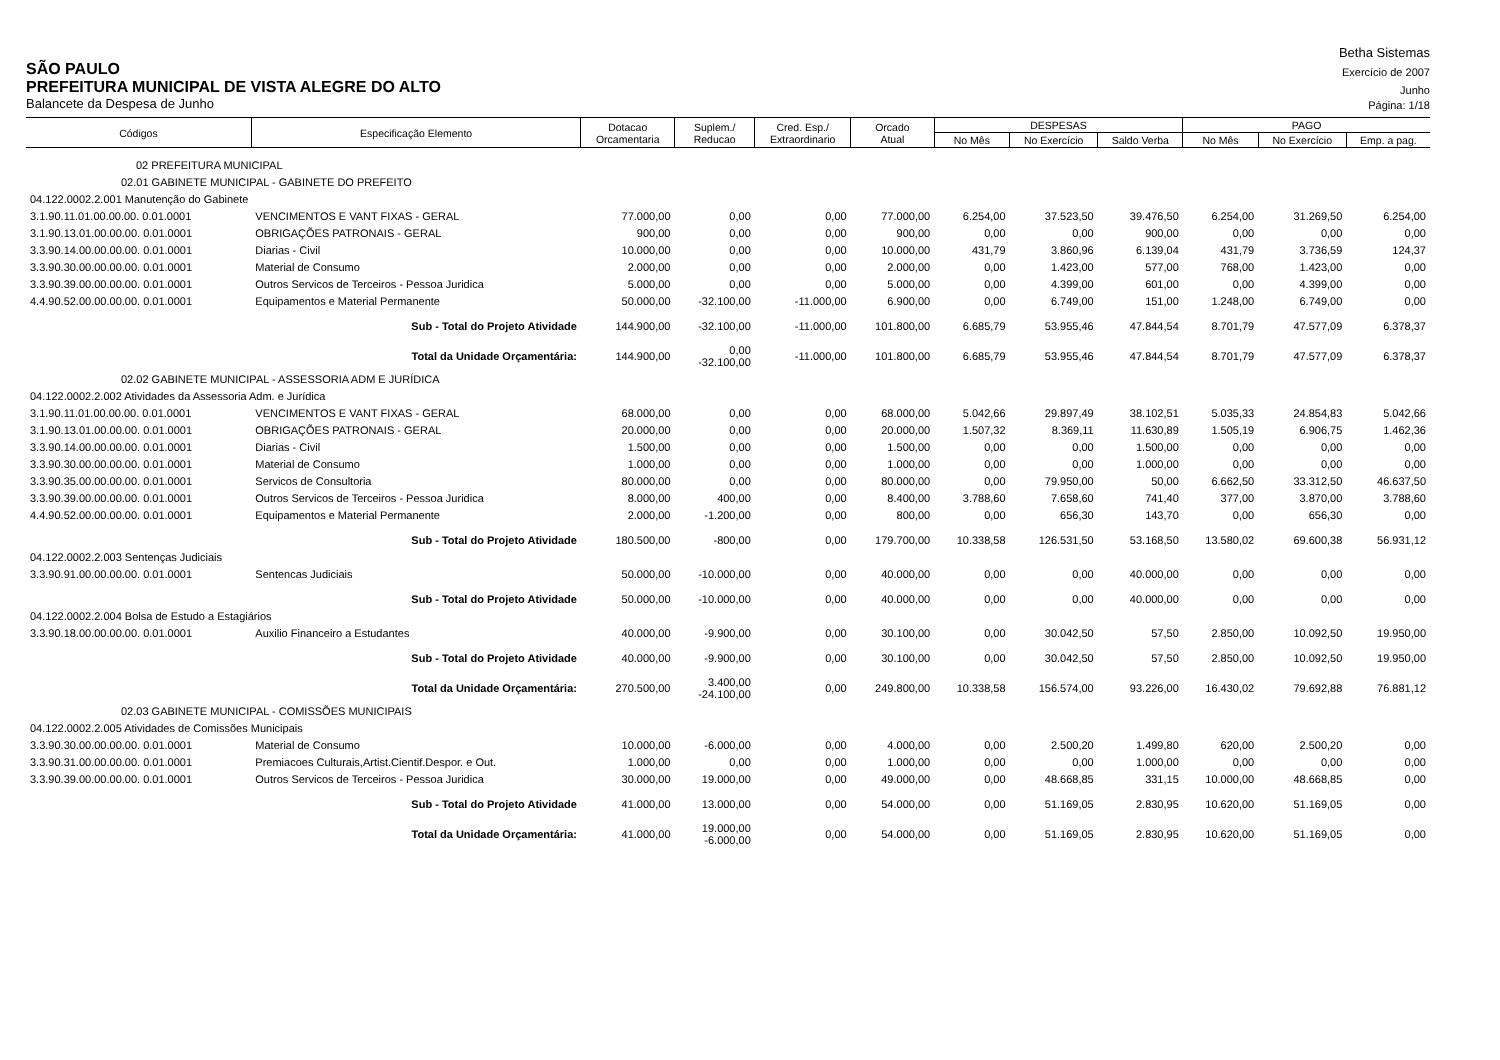Betha Sistemas
SÃO PAULO
Exercício de 2007
PREFEITURA MUNICIPAL DE VISTA ALEGRE DO ALTO
Junho
Balancete da Despesa de Junho
Página: 1/18
| Códigos | Especificação Elemento | | Dotacao Orcamentaria | Suplem./ Reducao | Cred. Esp./ Extraordinario | Orcado Atual | DESPESAS | | | PAGO | | |
| --- | --- | --- | --- | --- | --- | --- | --- | --- | --- | --- | --- | --- |
| | | | | | | | No Mês | No Exercício | Saldo Verba | No Mês | No Exercício | Emp. a pag. |
| 02 PREFEITURA MUNICIPAL | | | | | | | | | | | | |
| 02.01 GABINETE MUNICIPAL - GABINETE DO PREFEITO | | | | | | | | | | | | |
| 04.122.0002.2.001 Manutenção do Gabinete | | | | | | | | | | | | |
| 3.1.90.11.01.00.00.00. 0.01.0001 | | VENCIMENTOS E VANT FIXAS - GERAL | 77.000,00 | 0,00 | 0,00 | 77.000,00 | 6.254,00 | 37.523,50 | 39.476,50 | 6.254,00 | 31.269,50 | 6.254,00 |
| 3.1.90.13.01.00.00.00. 0.01.0001 | | OBRIGAÇÕES PATRONAIS - GERAL | 900,00 | 0,00 | 0,00 | 900,00 | 0,00 | 0,00 | 900,00 | 0,00 | 0,00 | 0,00 |
| 3.3.90.14.00.00.00.00. 0.01.0001 | | Diarias - Civil | 10.000,00 | 0,00 | 0,00 | 10.000,00 | 431,79 | 3.860,96 | 6.139,04 | 431,79 | 3.736,59 | 124,37 |
| 3.3.90.30.00.00.00.00. 0.01.0001 | | Material de Consumo | 2.000,00 | 0,00 | 0,00 | 2.000,00 | 0,00 | 1.423,00 | 577,00 | 768,00 | 1.423,00 | 0,00 |
| 3.3.90.39.00.00.00.00. 0.01.0001 | | Outros Servicos de Terceiros - Pessoa Juridica | 5.000,00 | 0,00 | 0,00 | 5.000,00 | 0,00 | 4.399,00 | 601,00 | 0,00 | 4.399,00 | 0,00 |
| 4.4.90.52.00.00.00.00. 0.01.0001 | | Equipamentos e Material Permanente | 50.000,00 | -32.100,00 | -11.000,00 | 6.900,00 | 0,00 | 6.749,00 | 151,00 | 1.248,00 | 6.749,00 | 0,00 |
| Sub - Total do Projeto Atividade | | | 144.900,00 | -32.100,00 | -11.000,00 | 101.800,00 | 6.685,79 | 53.955,46 | 47.844,54 | 8.701,79 | 47.577,09 | 6.378,37 |
| Total da Unidade Orçamentária: | | | 144.900,00 | 0,00 -32.100,00 | -11.000,00 | 101.800,00 | 6.685,79 | 53.955,46 | 47.844,54 | 8.701,79 | 47.577,09 | 6.378,37 |
| 02.02 GABINETE MUNICIPAL - ASSESSORIA ADM E JURÍDICA | | | | | | | | | | | | |
| 04.122.0002.2.002 Atividades da Assessoria Adm. e Jurídica | | | | | | | | | | | | |
| 3.1.90.11.01.00.00.00. 0.01.0001 | | VENCIMENTOS E VANT FIXAS - GERAL | 68.000,00 | 0,00 | 0,00 | 68.000,00 | 5.042,66 | 29.897,49 | 38.102,51 | 5.035,33 | 24.854,83 | 5.042,66 |
| 3.1.90.13.01.00.00.00. 0.01.0001 | | OBRIGAÇÕES PATRONAIS - GERAL | 20.000,00 | 0,00 | 0,00 | 20.000,00 | 1.507,32 | 8.369,11 | 11.630,89 | 1.505,19 | 6.906,75 | 1.462,36 |
| 3.3.90.14.00.00.00.00. 0.01.0001 | | Diarias - Civil | 1.500,00 | 0,00 | 0,00 | 1.500,00 | 0,00 | 0,00 | 1.500,00 | 0,00 | 0,00 | 0,00 |
| 3.3.90.30.00.00.00.00. 0.01.0001 | | Material de Consumo | 1.000,00 | 0,00 | 0,00 | 1.000,00 | 0,00 | 0,00 | 1.000,00 | 0,00 | 0,00 | 0,00 |
| 3.3.90.35.00.00.00.00. 0.01.0001 | | Servicos de Consultoria | 80.000,00 | 0,00 | 0,00 | 80.000,00 | 0,00 | 79.950,00 | 50,00 | 6.662,50 | 33.312,50 | 46.637,50 |
| 3.3.90.39.00.00.00.00. 0.01.0001 | | Outros Servicos de Terceiros - Pessoa Juridica | 8.000,00 | 400,00 | 0,00 | 8.400,00 | 3.788,60 | 7.658,60 | 741,40 | 377,00 | 3.870,00 | 3.788,60 |
| 4.4.90.52.00.00.00.00. 0.01.0001 | | Equipamentos e Material Permanente | 2.000,00 | -1.200,00 | 0,00 | 800,00 | 0,00 | 656,30 | 143,70 | 0,00 | 656,30 | 0,00 |
| Sub - Total do Projeto Atividade | | | 180.500,00 | -800,00 | 0,00 | 179.700,00 | 10.338,58 | 126.531,50 | 53.168,50 | 13.580,02 | 69.600,38 | 56.931,12 |
| 04.122.0002.2.003 Sentenças Judiciais | | | | | | | | | | | | |
| 3.3.90.91.00.00.00.00. 0.01.0001 | | Sentencas Judiciais | 50.000,00 | -10.000,00 | 0,00 | 40.000,00 | 0,00 | 0,00 | 40.000,00 | 0,00 | 0,00 | 0,00 |
| Sub - Total do Projeto Atividade | | | 50.000,00 | -10.000,00 | 0,00 | 40.000,00 | 0,00 | 0,00 | 40.000,00 | 0,00 | 0,00 | 0,00 |
| 04.122.0002.2.004 Bolsa de Estudo a Estagiários | | | | | | | | | | | | |
| 3.3.90.18.00.00.00.00. 0.01.0001 | | Auxilio Financeiro a Estudantes | 40.000,00 | -9.900,00 | 0,00 | 30.100,00 | 0,00 | 30.042,50 | 57,50 | 2.850,00 | 10.092,50 | 19.950,00 |
| Sub - Total do Projeto Atividade | | | 40.000,00 | -9.900,00 | 0,00 | 30.100,00 | 0,00 | 30.042,50 | 57,50 | 2.850,00 | 10.092,50 | 19.950,00 |
| Total da Unidade Orçamentária: | | | 270.500,00 | 3.400,00 -24.100,00 | 0,00 | 249.800,00 | 10.338,58 | 156.574,00 | 93.226,00 | 16.430,02 | 79.692,88 | 76.881,12 |
| 02.03 GABINETE MUNICIPAL - COMISSÕES MUNICIPAIS | | | | | | | | | | | | |
| 04.122.0002.2.005 Atividades de Comissões Municipais | | | | | | | | | | | | |
| 3.3.90.30.00.00.00.00. 0.01.0001 | | Material de Consumo | 10.000,00 | -6.000,00 | 0,00 | 4.000,00 | 0,00 | 2.500,20 | 1.499,80 | 620,00 | 2.500,20 | 0,00 |
| 3.3.90.31.00.00.00.00. 0.01.0001 | | Premiacoes Culturais,Artist.Cientif.Despor. e Out. | 1.000,00 | 0,00 | 0,00 | 1.000,00 | 0,00 | 0,00 | 1.000,00 | 0,00 | 0,00 | 0,00 |
| 3.3.90.39.00.00.00.00. 0.01.0001 | | Outros Servicos de Terceiros - Pessoa Juridica | 30.000,00 | 19.000,00 | 0,00 | 49.000,00 | 0,00 | 48.668,85 | 331,15 | 10.000,00 | 48.668,85 | 0,00 |
| Sub - Total do Projeto Atividade | | | 41.000,00 | 13.000,00 | 0,00 | 54.000,00 | 0,00 | 51.169,05 | 2.830,95 | 10.620,00 | 51.169,05 | 0,00 |
| Total da Unidade Orçamentária: | | | 41.000,00 | 19.000,00 -6.000,00 | 0,00 | 54.000,00 | 0,00 | 51.169,05 | 2.830,95 | 10.620,00 | 51.169,05 | 0,00 |